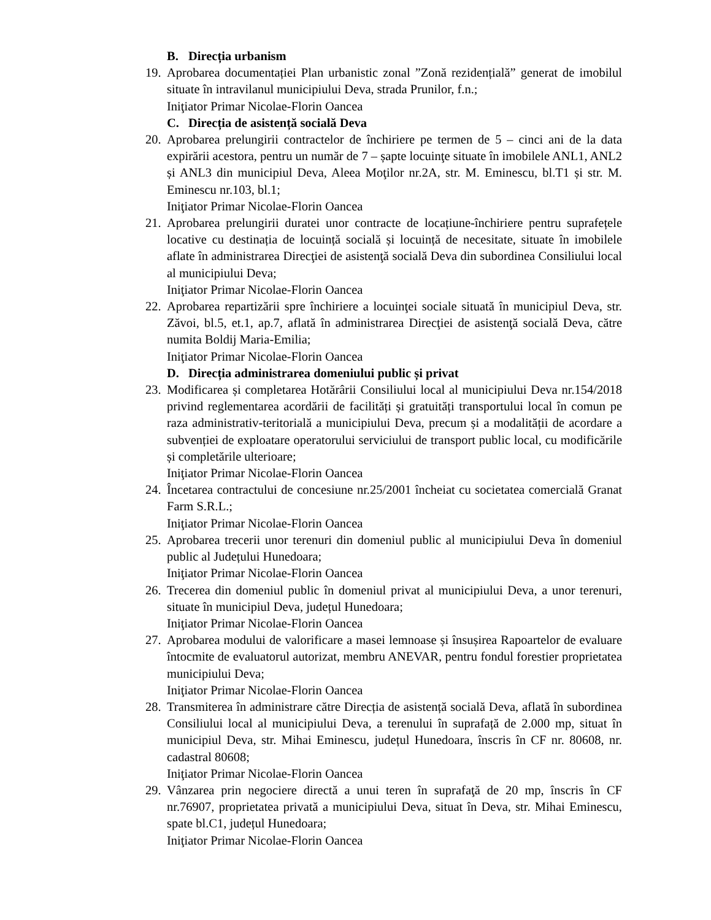B. Direcția urbanism
19.
Aprobarea documentației Plan urbanistic zonal ”Zonă rezidențială” generat de imobilul situate în intravilanul municipiului Deva, strada Prunilor, f.n.;
Iniţiator Primar Nicolae-Florin Oancea
C. Direcția de asistență socială Deva
20.
Aprobarea prelungirii contractelor de închiriere pe termen de 5 – cinci ani de la data expirării acestora, pentru un număr de 7 – șapte locuinţe situate în imobilele ANL1, ANL2 și ANL3 din municipiul Deva, Aleea Moţilor nr.2A, str. M. Eminescu, bl.T1 și str. M. Eminescu nr.103, bl.1;
Iniţiator Primar Nicolae-Florin Oancea
21.
Aprobarea prelungirii duratei unor contracte de locațiune-închiriere pentru suprafețele locative cu destinația de locuință socială și locuință de necesitate, situate în imobilele aflate în administrarea Direcţiei de asistenţă socială Deva din subordinea Consiliului local al municipiului Deva;
Iniţiator Primar Nicolae-Florin Oancea
22.
Aprobarea repartizării spre închiriere a locuinţei sociale situată în municipiul Deva, str. Zăvoi, bl.5, et.1, ap.7, aflată în administrarea Direcţiei de asistenţă socială Deva, către numita Boldij Maria-Emilia;
Iniţiator Primar Nicolae-Florin Oancea
D. Direcția administrarea domeniului public și privat
23.
Modificarea și completarea Hotărârii Consiliului local al municipiului Deva nr.154/2018 privind reglementarea acordării de facilități și gratuități transportului local în comun pe raza administrativ-teritorială a municipiului Deva, precum și a modalității de acordare a subvenției de exploatare operatorului serviciului de transport public local, cu modificările și completările ulterioare;
Iniţiator Primar Nicolae-Florin Oancea
24.
Încetarea contractului de concesiune nr.25/2001 încheiat cu societatea comercială Granat Farm S.R.L.;
Iniţiator Primar Nicolae-Florin Oancea
25.
Aprobarea trecerii unor terenuri din domeniul public al municipiului Deva în domeniul public al Județului Hunedoara;
Iniţiator Primar Nicolae-Florin Oancea
26.
Trecerea din domeniul public în domeniul privat al municipiului Deva, a unor terenuri, situate în municipiul Deva, județul Hunedoara;
Iniţiator Primar Nicolae-Florin Oancea
27.
Aprobarea modului de valorificare a masei lemnoase și însușirea Rapoartelor de evaluare întocmite de evaluatorul autorizat, membru ANEVAR, pentru fondul forestier proprietatea municipiului Deva;
Iniţiator Primar Nicolae-Florin Oancea
28.
Transmiterea în administrare către Direcția de asistență socială Deva, aflată în subordinea Consiliului local al municipiului Deva, a terenului în suprafață de 2.000 mp, situat în municipiul Deva, str. Mihai Eminescu, județul Hunedoara, înscris în CF nr. 80608, nr. cadastral 80608;
Iniţiator Primar Nicolae-Florin Oancea
29.
Vânzarea prin negociere directă a unui teren în suprafaţă de 20 mp, înscris în CF nr.76907, proprietatea privată a municipiului Deva, situat în Deva, str. Mihai Eminescu, spate bl.C1, județul Hunedoara;
Iniţiator Primar Nicolae-Florin Oancea